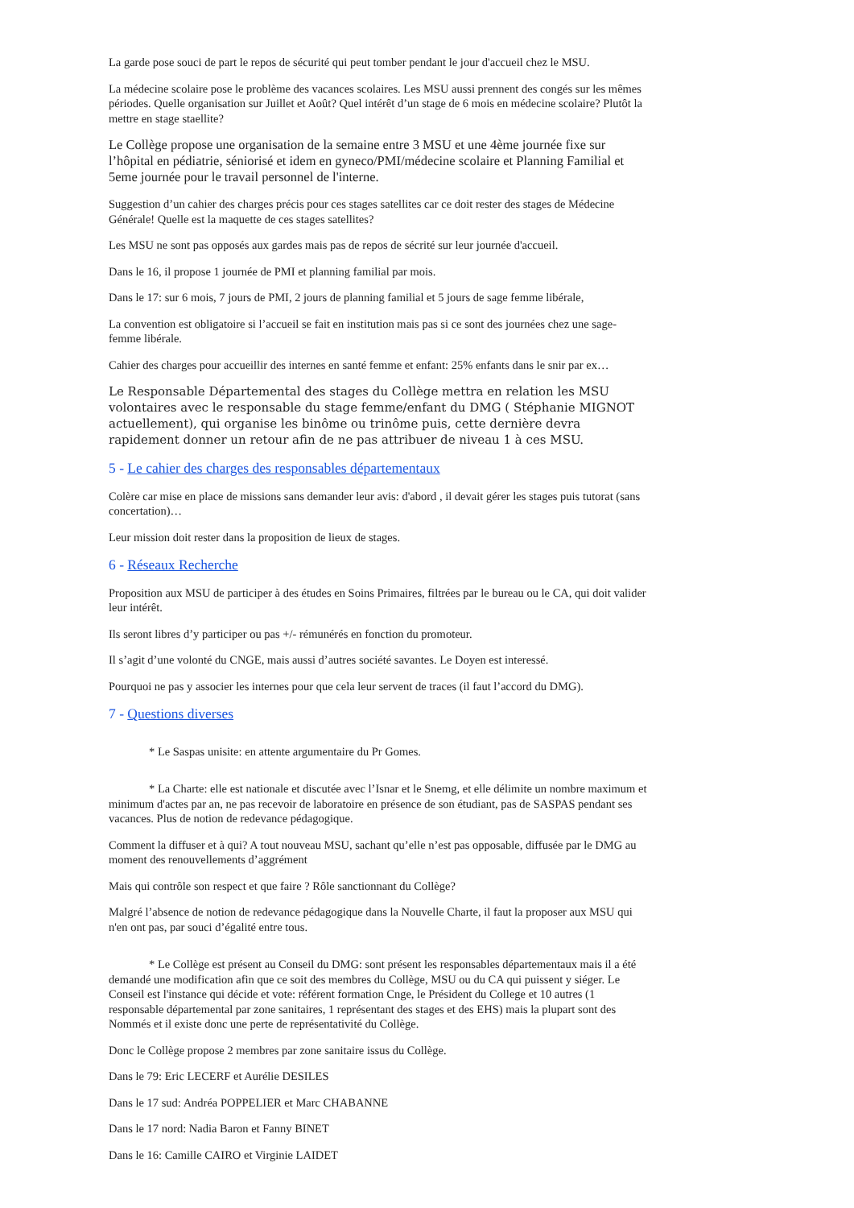La garde pose souci de part le repos de sécurité qui peut tomber pendant le jour d'accueil chez le MSU.
La médecine scolaire pose le problème des vacances scolaires. Les MSU aussi prennent des congés sur les mêmes périodes. Quelle organisation sur Juillet et Août? Quel intérêt d’un stage de 6 mois en médecine scolaire? Plutôt la mettre en stage staellite?
Le Collège propose une organisation de la semaine entre 3 MSU et une 4ème journée fixe sur l’hôpital en pédiatrie, séniorisé et idem en gyneco/PMI/médecine scolaire et Planning Familial et 5eme journée pour le travail personnel de l'interne.
Suggestion d’un cahier des charges précis pour ces stages satellites car ce doit rester des stages de Médecine Générale! Quelle est la maquette de ces stages satellites?
Les MSU ne sont pas opposés aux gardes mais pas de repos de sécrité sur leur journée d'accueil.
Dans le 16, il propose 1 journée de PMI et planning familial par mois.
Dans le 17: sur 6 mois, 7 jours de PMI, 2 jours de planning familial et 5 jours de sage femme libérale,
La convention est obligatoire si l’accueil se fait en institution mais pas si ce sont des journées chez une sage-femme libérale.
Cahier des charges pour accueillir des internes en santé femme et enfant: 25% enfants dans le snir par ex…
Le Responsable Départemental des stages du Collège mettra en relation les MSU volontaires avec le responsable du stage femme/enfant du DMG ( Stéphanie MIGNOT actuellement), qui organise les binôme ou trinôme puis, cette dernière devra rapidement donner un retour afin de ne pas attribuer de niveau 1 à ces MSU.
5 - Le cahier des charges des responsables départementaux
Colère car mise en place de missions sans demander leur avis: d'abord , il devait gérer les stages puis tutorat (sans concertation)…
Leur mission doit rester dans la proposition de lieux de stages.
6 - Réseaux Recherche
Proposition aux MSU de participer à des études en Soins Primaires, filtrées par le bureau ou le CA, qui doit valider leur intérêt.
Ils seront libres d’y participer ou pas +/- rémunérés en fonction du promoteur.
Il s’agit d’une volonté du CNGE, mais aussi d’autres société savantes. Le Doyen est interessé.
Pourquoi ne pas y associer les internes pour que cela leur servent de traces (il faut l’accord du DMG).
7 - Questions diverses
* Le Saspas unisite: en attente argumentaire du Pr Gomes.
* La Charte: elle est nationale et discutée avec l’Isnar et le Snemg, et elle délimite un nombre maximum et minimum d'actes par an, ne pas recevoir de laboratoire en présence de son étudiant, pas de SASPAS pendant ses vacances. Plus de notion de redevance pédagogique.
Comment la diffuser et à qui? A tout nouveau MSU, sachant qu’elle n’est pas opposable, diffusée par le DMG au moment des renouvellements d’aggrément
Mais qui contrôle son respect et que faire ? Rôle sanctionnant du Collège?
Malgré l’absence de notion de redevance pédagogique dans la Nouvelle Charte, il faut la proposer aux MSU qui n'en ont pas, par souci d’égalité entre tous.
* Le Collège est présent au Conseil du DMG: sont présent les responsables départementaux mais il a été demandé une modification afin que ce soit des membres du Collège, MSU ou du CA qui puissent y siéger. Le Conseil est l'instance qui décide et vote: référent formation Cnge, le Président du College et 10 autres (1 responsable départemental par zone sanitaires, 1 représentant des stages et des EHS) mais la plupart sont des Nommés et il existe donc une perte de représentativité du Collège.
Donc le Collège propose 2 membres par zone sanitaire issus du Collège.
Dans le 79: Eric LECERF et Aurélie DESILES
Dans le 17 sud: Andréa POPPELIER et Marc CHABANNE
Dans le 17 nord: Nadia Baron et Fanny BINET
Dans le 16: Camille CAIRO et Virginie LAIDET